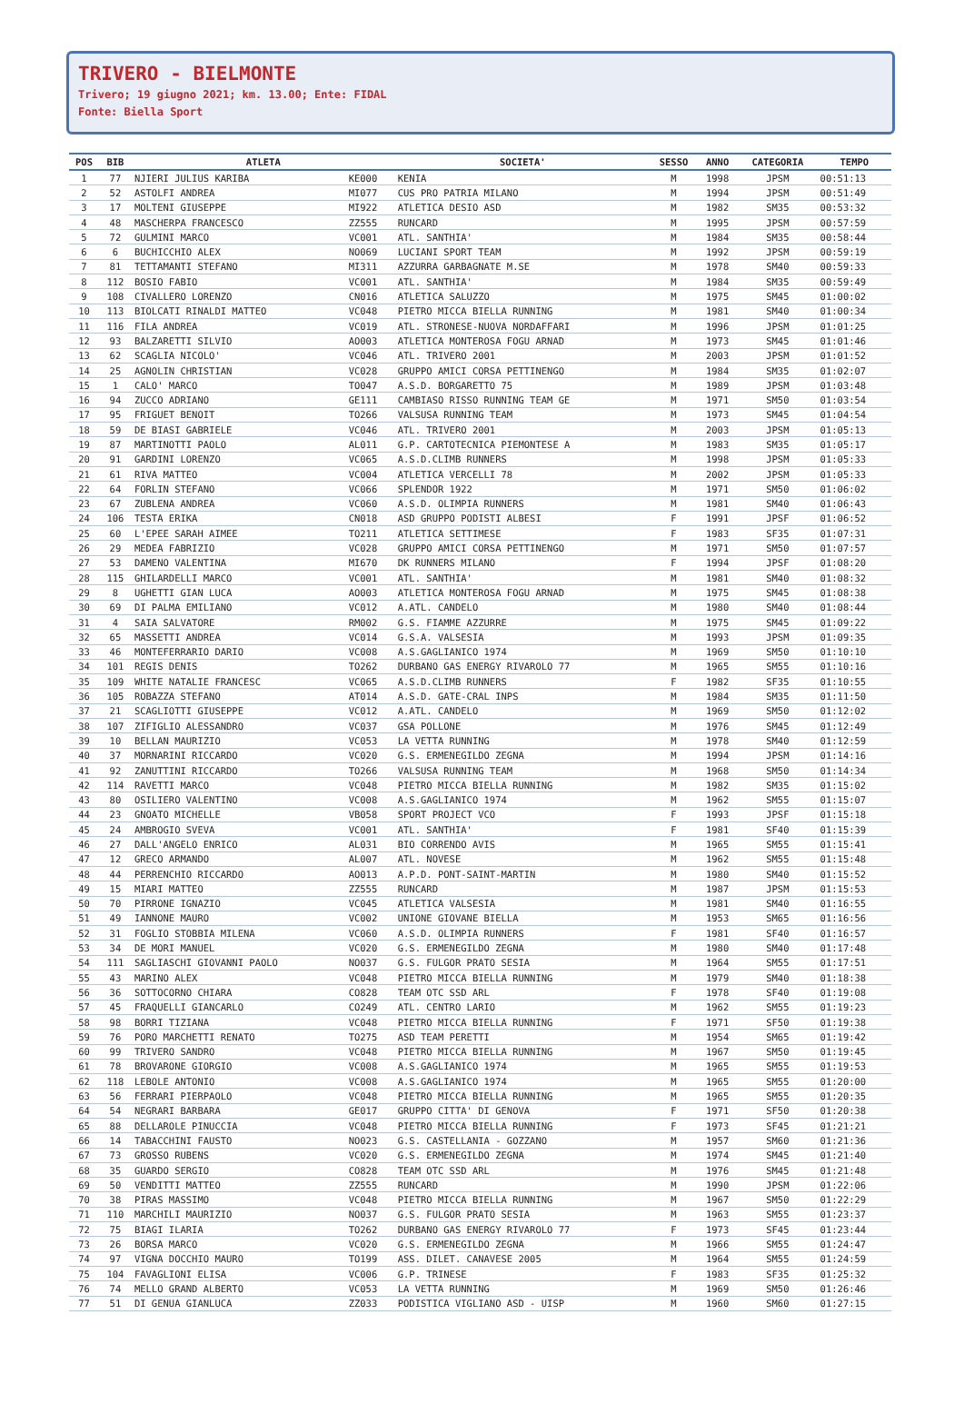TRIVERO - BIELMONTE
Trivero; 19 giugno 2021; km. 13.00; Ente: FIDAL
Fonte: Biella Sport
| POS | BIB | ATLETA | | SOCIETA' | SESSO | ANNO | CATEGORIA | TEMPO |
| --- | --- | --- | --- | --- | --- | --- | --- | --- |
| 1 | 77 | NJIERI JULIUS KARIBA | KE000 | KENIA | M | 1998 | JPSM | 00:51:13 |
| 2 | 52 | ASTOLFI ANDREA | MI077 | CUS PRO PATRIA MILANO | M | 1994 | JPSM | 00:51:49 |
| 3 | 17 | MOLTENI GIUSEPPE | MI922 | ATLETICA DESIO ASD | M | 1982 | SM35 | 00:53:32 |
| 4 | 48 | MASCHERPA FRANCESCO | ZZ555 | RUNCARD | M | 1995 | JPSM | 00:57:59 |
| 5 | 72 | GULMINI MARCO | VC001 | ATL. SANTHIA' | M | 1984 | SM35 | 00:58:44 |
| 6 | 6 | BUCHICCHIO ALEX | NO069 | LUCIANI SPORT TEAM | M | 1992 | JPSM | 00:59:19 |
| 7 | 81 | TETTAMANTI STEFANO | MI311 | AZZURRA GARBAGNATE M.SE | M | 1978 | SM40 | 00:59:33 |
| 8 | 112 | BOSIO FABIO | VC001 | ATL. SANTHIA' | M | 1984 | SM35 | 00:59:49 |
| 9 | 108 | CIVALLERO LORENZO | CN016 | ATLETICA SALUZZO | M | 1975 | SM45 | 01:00:02 |
| 10 | 113 | BIOLCATI RINALDI MATTEO | VC048 | PIETRO MICCA BIELLA RUNNING | M | 1981 | SM40 | 01:00:34 |
| 11 | 116 | FILA ANDREA | VC019 | ATL. STRONESE-NUOVA NORDAFFARI | M | 1996 | JPSM | 01:01:25 |
| 12 | 93 | BALZARETTI SILVIO | AO003 | ATLETICA MONTEROSA FOGU ARNAD | M | 1973 | SM45 | 01:01:46 |
| 13 | 62 | SCAGLIA NICOLO' | VC046 | ATL. TRIVERO 2001 | M | 2003 | JPSM | 01:01:52 |
| 14 | 25 | AGNOLIN CHRISTIAN | VC028 | GRUPPO AMICI CORSA PETTINENGO | M | 1984 | SM35 | 01:02:07 |
| 15 | 1 | CALO' MARCO | TO047 | A.S.D. BORGARETTO 75 | M | 1989 | JPSM | 01:03:48 |
| 16 | 94 | ZUCCO ADRIANO | GE111 | CAMBIASO RISSO RUNNING TEAM GE | M | 1971 | SM50 | 01:03:54 |
| 17 | 95 | FRIGUET BENOIT | TO266 | VALSUSA RUNNING TEAM | M | 1973 | SM45 | 01:04:54 |
| 18 | 59 | DE BIASI GABRIELE | VC046 | ATL. TRIVERO 2001 | M | 2003 | JPSM | 01:05:13 |
| 19 | 87 | MARTINOTTI PAOLO | AL011 | G.P. CARTOTECNICA PIEMONTESE A | M | 1983 | SM35 | 01:05:17 |
| 20 | 91 | GARDINI LORENZO | VC065 | A.S.D.CLIMB RUNNERS | M | 1998 | JPSM | 01:05:33 |
| 21 | 61 | RIVA MATTEO | VC004 | ATLETICA VERCELLI 78 | M | 2002 | JPSM | 01:05:33 |
| 22 | 64 | FORLIN STEFANO | VC066 | SPLENDOR 1922 | M | 1971 | SM50 | 01:06:02 |
| 23 | 67 | ZUBLENA ANDREA | VC060 | A.S.D. OLIMPIA RUNNERS | M | 1981 | SM40 | 01:06:43 |
| 24 | 106 | TESTA ERIKA | CN018 | ASD GRUPPO PODISTI ALBESI | F | 1991 | JPSF | 01:06:52 |
| 25 | 60 | L'EPEE SARAH AIMEE | TO211 | ATLETICA SETTIMESE | F | 1983 | SF35 | 01:07:31 |
| 26 | 29 | MEDEA FABRIZIO | VC028 | GRUPPO AMICI CORSA PETTINENGO | M | 1971 | SM50 | 01:07:57 |
| 27 | 53 | DAMENO VALENTINA | MI670 | DK RUNNERS MILANO | F | 1994 | JPSF | 01:08:20 |
| 28 | 115 | GHILARDELLI MARCO | VC001 | ATL. SANTHIA' | M | 1981 | SM40 | 01:08:32 |
| 29 | 8 | UGHETTI GIAN LUCA | AO003 | ATLETICA MONTEROSA FOGU ARNAD | M | 1975 | SM45 | 01:08:38 |
| 30 | 69 | DI PALMA EMILIANO | VC012 | A.ATL. CANDELO | M | 1980 | SM40 | 01:08:44 |
| 31 | 4 | SAIA SALVATORE | RM002 | G.S. FIAMME AZZURRE | M | 1975 | SM45 | 01:09:22 |
| 32 | 65 | MASSETTI ANDREA | VC014 | G.S.A. VALSESIA | M | 1993 | JPSM | 01:09:35 |
| 33 | 46 | MONTEFERRARIO DARIO | VC008 | A.S.GAGLIANICO 1974 | M | 1969 | SM50 | 01:10:10 |
| 34 | 101 | REGIS DENIS | TO262 | DURBANO GAS ENERGY RIVAROLO 77 | M | 1965 | SM55 | 01:10:16 |
| 35 | 109 | WHITE NATALIE FRANCESC | VC065 | A.S.D.CLIMB RUNNERS | F | 1982 | SF35 | 01:10:55 |
| 36 | 105 | ROBAZZA STEFANO | AT014 | A.S.D. GATE-CRAL INPS | M | 1984 | SM35 | 01:11:50 |
| 37 | 21 | SCAGLIOTTI GIUSEPPE | VC012 | A.ATL. CANDELO | M | 1969 | SM50 | 01:12:02 |
| 38 | 107 | ZIFIGLIO ALESSANDRO | VC037 | GSA POLLONE | M | 1976 | SM45 | 01:12:49 |
| 39 | 10 | BELLAN MAURIZIO | VC053 | LA VETTA RUNNING | M | 1978 | SM40 | 01:12:59 |
| 40 | 37 | MORNARINI RICCARDO | VC020 | G.S. ERMENEGILDO ZEGNA | M | 1994 | JPSM | 01:14:16 |
| 41 | 92 | ZANUTTINI RICCARDO | TO266 | VALSUSA RUNNING TEAM | M | 1968 | SM50 | 01:14:34 |
| 42 | 114 | RAVETTI MARCO | VC048 | PIETRO MICCA BIELLA RUNNING | M | 1982 | SM35 | 01:15:02 |
| 43 | 80 | OSILIERO VALENTINO | VC008 | A.S.GAGLIANICO 1974 | M | 1962 | SM55 | 01:15:07 |
| 44 | 23 | GNOATO MICHELLE | VB058 | SPORT PROJECT VCO | F | 1993 | JPSF | 01:15:18 |
| 45 | 24 | AMBROGIO SVEVA | VC001 | ATL. SANTHIA' | F | 1981 | SF40 | 01:15:39 |
| 46 | 27 | DALL'ANGELO ENRICO | AL031 | BIO CORRENDO AVIS | M | 1965 | SM55 | 01:15:41 |
| 47 | 12 | GRECO ARMANDO | AL007 | ATL. NOVESE | M | 1962 | SM55 | 01:15:48 |
| 48 | 44 | PERRENCHIO RICCARDO | AO013 | A.P.D. PONT-SAINT-MARTIN | M | 1980 | SM40 | 01:15:52 |
| 49 | 15 | MIARI MATTEO | ZZ555 | RUNCARD | M | 1987 | JPSM | 01:15:53 |
| 50 | 70 | PIRRONE IGNAZIO | VC045 | ATLETICA VALSESIA | M | 1981 | SM40 | 01:16:55 |
| 51 | 49 | IANNONE MAURO | VC002 | UNIONE GIOVANE BIELLA | M | 1953 | SM65 | 01:16:56 |
| 52 | 31 | FOGLIO STOBBIA MILENA | VC060 | A.S.D. OLIMPIA RUNNERS | F | 1981 | SF40 | 01:16:57 |
| 53 | 34 | DE MORI MANUEL | VC020 | G.S. ERMENEGILDO ZEGNA | M | 1980 | SM40 | 01:17:48 |
| 54 | 111 | SAGLIASCHI GIOVANNI PAOLO | NO037 | G.S. FULGOR PRATO SESIA | M | 1964 | SM55 | 01:17:51 |
| 55 | 43 | MARINO ALEX | VC048 | PIETRO MICCA BIELLA RUNNING | M | 1979 | SM40 | 01:18:38 |
| 56 | 36 | SOTTOCORNO CHIARA | CO828 | TEAM OTC SSD ARL | F | 1978 | SF40 | 01:19:08 |
| 57 | 45 | FRAQUELLI GIANCARLO | CO249 | ATL. CENTRO LARIO | M | 1962 | SM55 | 01:19:23 |
| 58 | 98 | BORRI TIZIANA | VC048 | PIETRO MICCA BIELLA RUNNING | F | 1971 | SF50 | 01:19:38 |
| 59 | 76 | PORO MARCHETTI RENATO | TO275 | ASD TEAM PERETTI | M | 1954 | SM65 | 01:19:42 |
| 60 | 99 | TRIVERO SANDRO | VC048 | PIETRO MICCA BIELLA RUNNING | M | 1967 | SM50 | 01:19:45 |
| 61 | 78 | BROVARONE GIORGIO | VC008 | A.S.GAGLIANICO 1974 | M | 1965 | SM55 | 01:19:53 |
| 62 | 118 | LEBOLE ANTONIO | VC008 | A.S.GAGLIANICO 1974 | M | 1965 | SM55 | 01:20:00 |
| 63 | 56 | FERRARI PIERPAOLO | VC048 | PIETRO MICCA BIELLA RUNNING | M | 1965 | SM55 | 01:20:35 |
| 64 | 54 | NEGRARI BARBARA | GE017 | GRUPPO CITTA' DI GENOVA | F | 1971 | SF50 | 01:20:38 |
| 65 | 88 | DELLAROLE PINUCCIA | VC048 | PIETRO MICCA BIELLA RUNNING | F | 1973 | SF45 | 01:21:21 |
| 66 | 14 | TABACCHINI FAUSTO | NO023 | G.S. CASTELLANIA - GOZZANO | M | 1957 | SM60 | 01:21:36 |
| 67 | 73 | GROSSO RUBENS | VC020 | G.S. ERMENEGILDO ZEGNA | M | 1974 | SM45 | 01:21:40 |
| 68 | 35 | GUARDO SERGIO | CO828 | TEAM OTC SSD ARL | M | 1976 | SM45 | 01:21:48 |
| 69 | 50 | VENDITTI MATTEO | ZZ555 | RUNCARD | M | 1990 | JPSM | 01:22:06 |
| 70 | 38 | PIRAS MASSIMO | VC048 | PIETRO MICCA BIELLA RUNNING | M | 1967 | SM50 | 01:22:29 |
| 71 | 110 | MARCHILI MAURIZIO | NO037 | G.S. FULGOR PRATO SESIA | M | 1963 | SM55 | 01:23:37 |
| 72 | 75 | BIAGI ILARIA | TO262 | DURBANO GAS ENERGY RIVAROLO 77 | F | 1973 | SF45 | 01:23:44 |
| 73 | 26 | BORSA MARCO | VC020 | G.S. ERMENEGILDO ZEGNA | M | 1966 | SM55 | 01:24:47 |
| 74 | 97 | VIGNA DOCCHIO MAURO | TO199 | ASS. DILET. CANAVESE 2005 | M | 1964 | SM55 | 01:24:59 |
| 75 | 104 | FAVAGLIONI ELISA | VC006 | G.P. TRINESE | F | 1983 | SF35 | 01:25:32 |
| 76 | 74 | MELLO GRAND ALBERTO | VC053 | LA VETTA RUNNING | M | 1969 | SM50 | 01:26:46 |
| 77 | 51 | DI GENUA GIANLUCA | ZZ033 | PODISTICA VIGLIANO ASD - UISP | M | 1960 | SM60 | 01:27:15 |